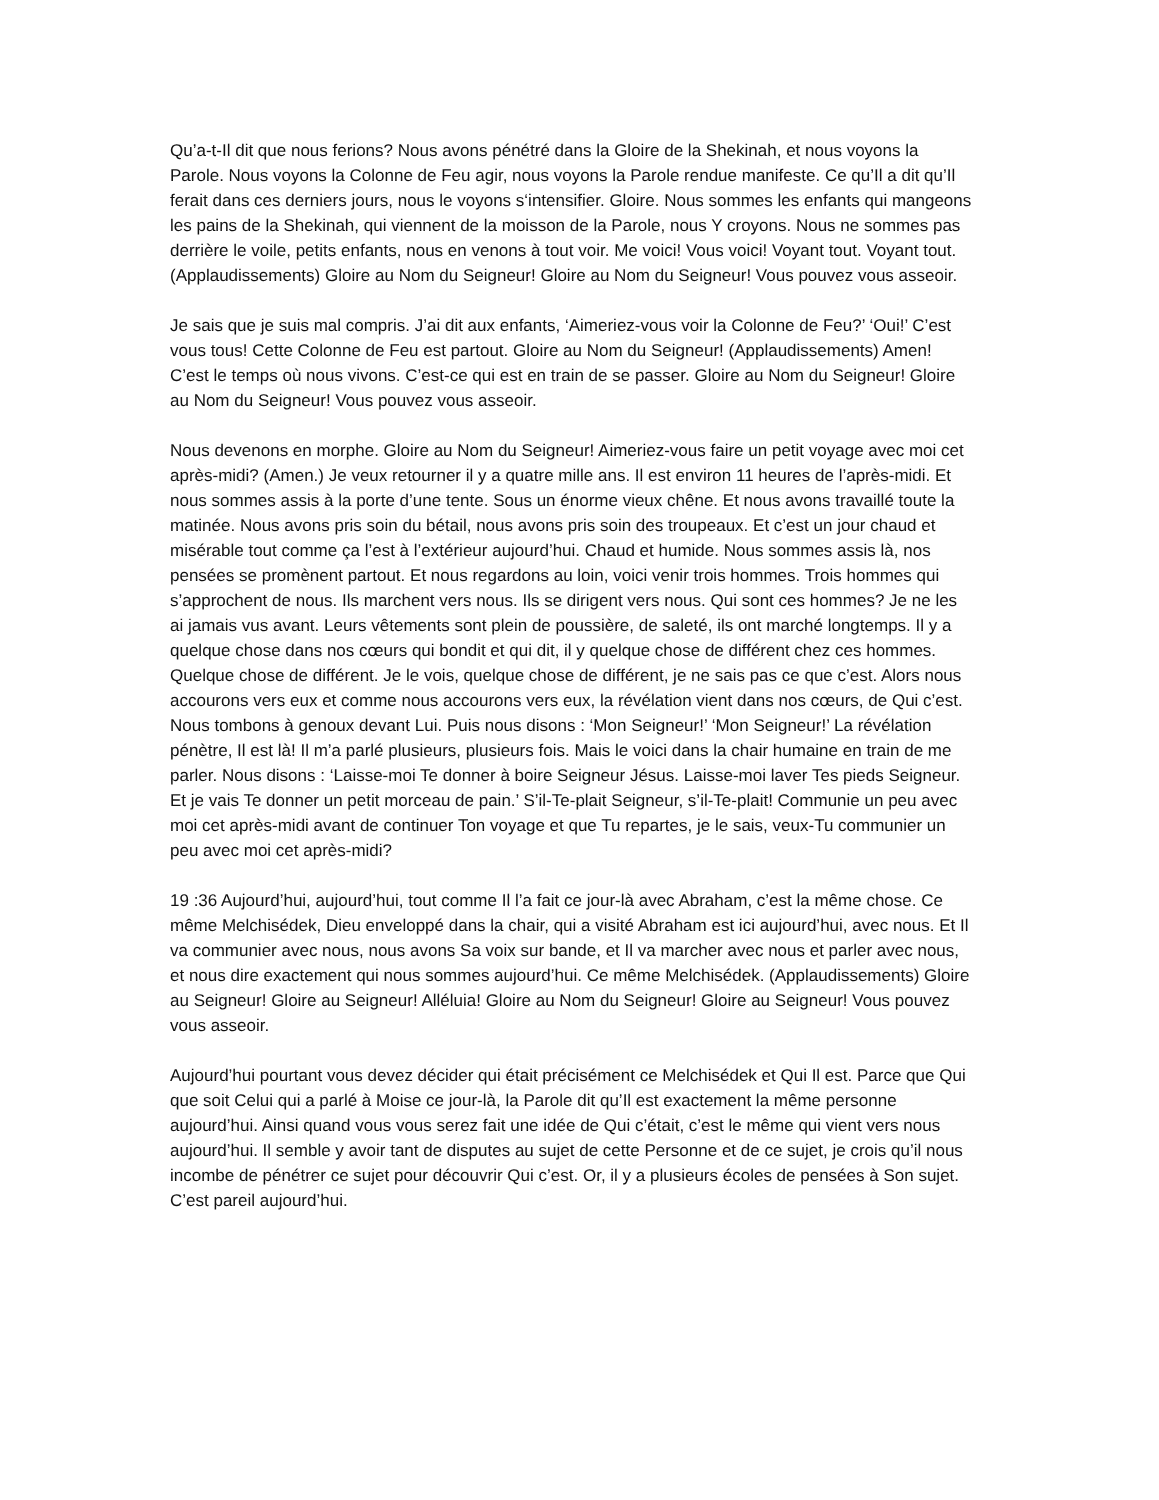Qu’a-t-Il dit que nous ferions? Nous avons pénétré dans la Gloire de la Shekinah, et nous voyons la Parole. Nous voyons la Colonne de Feu agir, nous voyons la Parole rendue manifeste. Ce qu’Il a dit qu’Il ferait dans ces derniers jours, nous le voyons s‘intensifier. Gloire. Nous sommes les enfants qui mangeons les pains de la Shekinah, qui viennent de la moisson de la Parole, nous Y croyons. Nous ne sommes pas derrière le voile, petits enfants, nous en venons à tout voir. Me voici! Vous voici! Voyant tout. Voyant tout. (Applaudissements) Gloire au Nom du Seigneur! Gloire au Nom du Seigneur! Vous pouvez vous asseoir.
Je sais que je suis mal compris. J’ai dit aux enfants, ‘Aimeriez-vous voir la Colonne de Feu?’ ‘Oui!’ C’est vous tous! Cette Colonne de Feu est partout. Gloire au Nom du Seigneur! (Applaudissements) Amen! C’est le temps où nous vivons. C’est-ce qui est en train de se passer. Gloire au Nom du Seigneur! Gloire au Nom du Seigneur! Vous pouvez vous asseoir.
Nous devenons en morphe. Gloire au Nom du Seigneur! Aimeriez-vous faire un petit voyage avec moi cet après-midi? (Amen.) Je veux retourner il y a quatre mille ans. Il est environ 11 heures de l’après-midi. Et nous sommes assis à la porte d’une tente. Sous un énorme vieux chêne. Et nous avons travaillé toute la matinée. Nous avons pris soin du bétail, nous avons pris soin des troupeaux. Et c’est un jour chaud et misérable tout comme ça l’est à l’extérieur aujourd’hui. Chaud et humide. Nous sommes assis là, nos pensées se promènent partout. Et nous regardons au loin, voici venir trois hommes. Trois hommes qui s’approchent de nous. Ils marchent vers nous. Ils se dirigent vers nous. Qui sont ces hommes? Je ne les ai jamais vus avant. Leurs vêtements sont plein de poussière, de saleté, ils ont marché longtemps. Il y a quelque chose dans nos cœurs qui bondit et qui dit, il y quelque chose de différent chez ces hommes. Quelque chose de différent. Je le vois, quelque chose de différent, je ne sais pas ce que c’est. Alors nous accourons vers eux et comme nous accourons vers eux, la révélation vient dans nos cœurs, de Qui c’est. Nous tombons à genoux devant Lui. Puis nous disons : ‘Mon Seigneur!’ ‘Mon Seigneur!’ La révélation pénètre, Il est là! Il m’a parlé plusieurs, plusieurs fois. Mais le voici dans la chair humaine en train de me parler. Nous disons : ‘Laisse-moi Te donner à boire Seigneur Jésus. Laisse-moi laver Tes pieds Seigneur. Et je vais Te donner un petit morceau de pain.’ S’il-Te-plait Seigneur, s’il-Te-plait! Communie un peu avec moi cet après-midi avant de continuer Ton voyage et que Tu repartes, je le sais, veux-Tu communier un peu avec moi cet après-midi?
19 :36 Aujourd’hui, aujourd’hui, tout comme Il l’a fait ce jour-là avec Abraham, c’est la même chose. Ce même Melchisédek, Dieu enveloppé dans la chair, qui a visité Abraham est ici aujourd’hui, avec nous. Et Il va communier avec nous, nous avons Sa voix sur bande, et Il va marcher avec nous et parler avec nous, et nous dire exactement qui nous sommes aujourd’hui. Ce même Melchisédek. (Applaudissements) Gloire au Seigneur! Gloire au Seigneur! Alléluia! Gloire au Nom du Seigneur! Gloire au Seigneur! Vous pouvez vous asseoir.
Aujourd’hui pourtant vous devez décider qui était précisément ce Melchisédek et Qui Il est. Parce que Qui que soit Celui qui a parlé à Moise ce jour-là, la Parole dit qu’Il est exactement la même personne aujourd’hui. Ainsi quand vous vous serez fait une idée de Qui c’était, c’est le même qui vient vers nous aujourd’hui. Il semble y avoir tant de disputes au sujet de cette Personne et de ce sujet, je crois qu’il nous incombe de pénétrer ce sujet pour découvrir Qui c’est. Or, il y a plusieurs écoles de pensées à Son sujet. C’est pareil aujourd’hui.